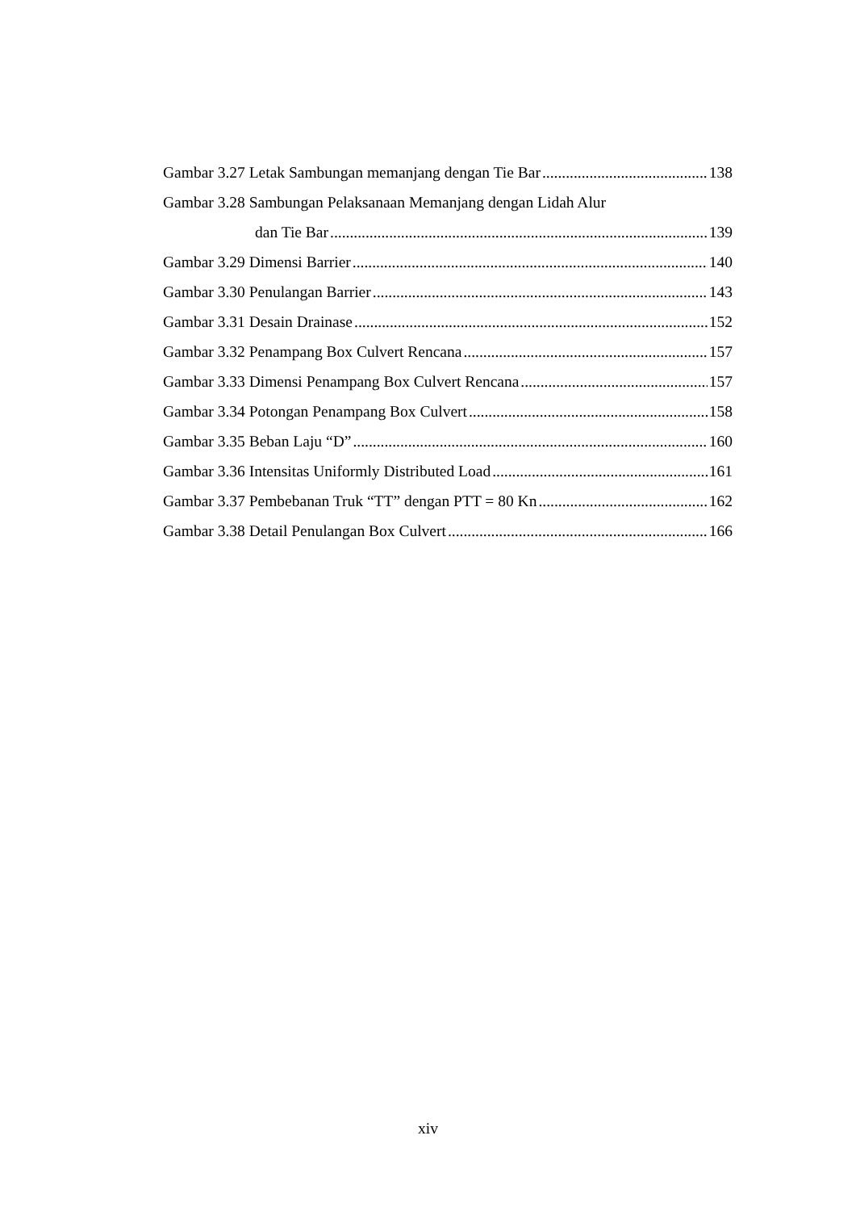Gambar 3.27 Letak Sambungan memanjang dengan Tie Bar 138
Gambar 3.28 Sambungan Pelaksanaan Memanjang dengan Lidah Alur
dan Tie Bar 139
Gambar 3.29 Dimensi Barrier 140
Gambar 3.30 Penulangan Barrier 143
Gambar 3.31 Desain Drainase 152
Gambar 3.32 Penampang Box Culvert Rencana 157
Gambar 3.33 Dimensi Penampang Box Culvert Rencana 157
Gambar 3.34 Potongan Penampang Box Culvert 158
Gambar 3.35 Beban Laju “D” 160
Gambar 3.36 Intensitas Uniformly Distributed Load 161
Gambar 3.37 Pembebanan Truk “TT” dengan PTT = 80 Kn 162
Gambar 3.38 Detail Penulangan Box Culvert 166
xiv